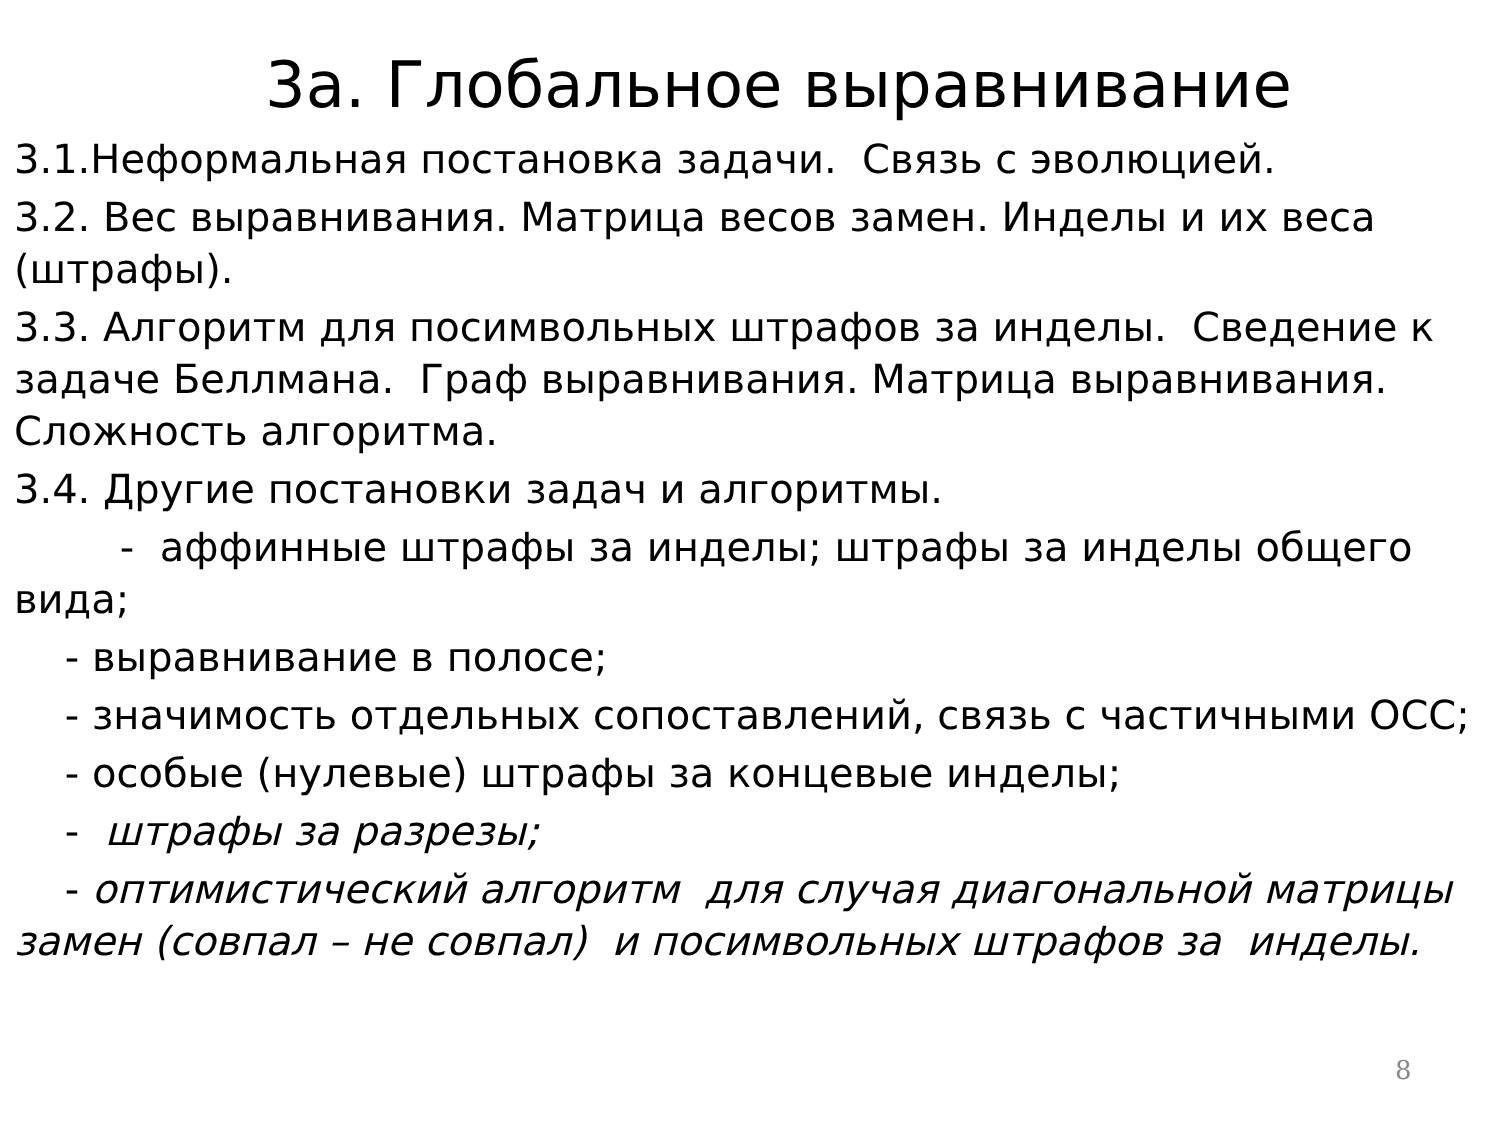3a. Глобальное выравнивание
3.1.Неформальная постановка задачи. Связь с эволюцией.
3.2. Вес выравнивания. Матрица весов замен. Инделы и их веса (штрафы).
3.3. Алгоритм для посимвольных штрафов за инделы. Сведение к задаче Беллмана. Граф выравнивания. Матрица выравнивания. Сложность алгоритма.
3.4. Другие постановки задач и алгоритмы.
- аффинные штрафы за инделы; штрафы за инделы общего вида;
- выравнивание в полосе;
- значимость отдельных сопоставлений, связь с частичными ОСС;
- особые (нулевые) штрафы за концевые инделы;
- штрафы за разрезы;
- оптимистический алгоритм для случая диагональной матрицы замен (совпал – не совпал) и посимвольных штрафов за инделы.
8